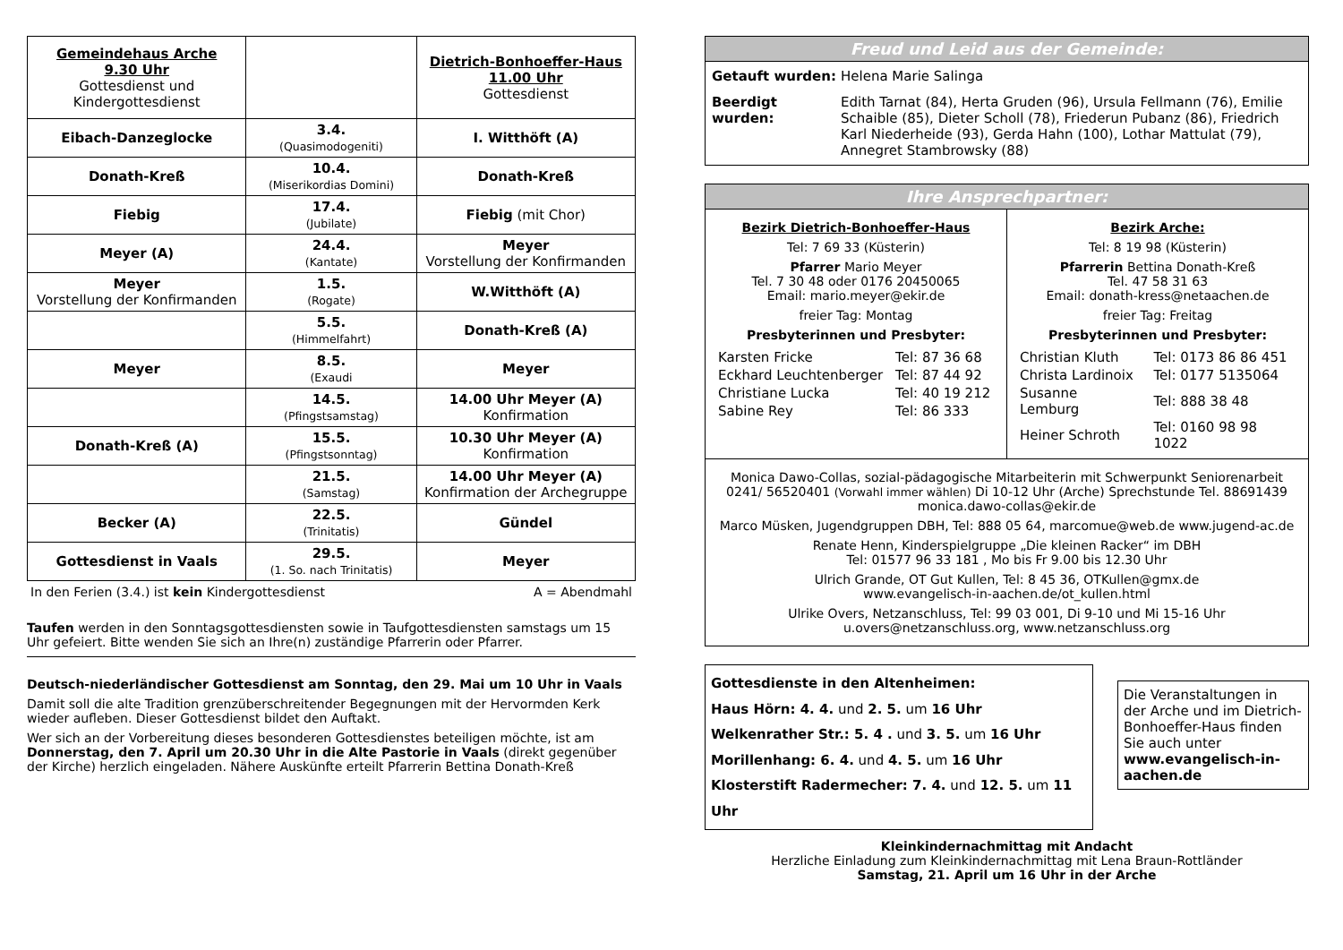| Gemeindehaus Arche 9.30 Uhr Gottesdienst und Kindergottesdienst | | Dietrich-Bonhoeffer-Haus 11.00 Uhr Gottesdienst |
| Eibach-Danzeglocke | 3.4. (Quasimodogeniti) | I. Witthöft (A) |
| Donath-Kreß | 10.4. (Miserikordias Domini) | Donath-Kreß |
| Fiebig | 17.4. (Jubilate) | Fiebig (mit Chor) |
| Meyer (A) | 24.4. (Kantate) | Meyer Vorstellung der Konfirmanden |
| Meyer Vorstellung der Konfirmanden | 1.5. (Rogate) | W.Witthöft (A) |
| | 5.5. (Himmelfahrt) | Donath-Kreß (A) |
| Meyer | 8.5. (Exaudi | Meyer |
| | 14.5. (Pfingstsamstag) | 14.00 Uhr Meyer (A) Konfirmation |
| Donath-Kreß (A) | 15.5. (Pfingstsonntag) | 10.30 Uhr Meyer (A) Konfirmation |
| | 21.5. (Samstag) | 14.00 Uhr Meyer (A) Konfirmation der Archegruppe |
| Becker (A) | 22.5. (Trinitatis) | Gündel |
| Gottesdienst in Vaals | 29.5. (1. So. nach Trinitatis) | Meyer |
In den Ferien (3.4.) ist kein Kindergottesdienst A = Abendmahl
Taufen werden in den Sonntagsgottesdiensten sowie in Taufgottesdiensten samstags um 15 Uhr gefeiert. Bitte wenden Sie sich an Ihre(n) zuständige Pfarrerin oder Pfarrer.
Deutsch-niederländischer Gottesdienst am Sonntag, den 29. Mai um 10 Uhr in Vaals
Damit soll die alte Tradition grenzüberschreitender Begegnungen mit der Hervormden Kerk wieder aufleben. Dieser Gottesdienst bildet den Auftakt.
Wer sich an der Vorbereitung dieses besonderen Gottesdienstes beteiligen möchte, ist am Donnerstag, den 7. April um 20.30 Uhr in die Alte Pastorie in Vaals (direkt gegenüber der Kirche) herzlich eingeladen. Nähere Auskünfte erteilt Pfarrerin Bettina Donath-Kreß
Freud und Leid aus der Gemeinde:
| Getauft wurden: | Helena Marie Salinga |
| Beerdigt wurden: | Edith Tarnat (84), Herta Gruden (96), Ursula Fellmann (76), Emilie Schaible (85), Dieter Scholl (78), Friederun Pubanz (86), Friedrich Karl Niederheide (93), Gerda Hahn (100), Lothar Mattulat (79), Annegret Stambrowsky (88) |
Ihre Ansprechpartner:
Bezirk Dietrich-Bonhoeffer-Haus
Tel: 7 69 33 (Küsterin)
Pfarrer Mario Meyer
Tel. 7 30 48 oder 0176 20450065
Email: mario.meyer@ekir.de
freier Tag: Montag
Presbyterinnen und Presbyter:
| Karsten Fricke | Tel: 87 36 68 |
| Eckhard Leuchtenberger | Tel: 87 44 92 |
| Christiane Lucka | Tel: 40 19 212 |
| Sabine Rey | Tel: 86 333 |
Bezirk Arche:
Tel: 8 19 98 (Küsterin)
Pfarrerin Bettina Donath-Kreß
Tel. 47 58 31 63
Email: donath-kress@netaachen.de
freier Tag: Freitag
Presbyterinnen und Presbyter:
| Christian Kluth | Tel: 0173 86 86 451 |
| Christa Lardinoix | Tel: 0177 5135064 |
| Susanne Lemburg | Tel: 888 38 48 |
| Heiner Schroth | Tel: 0160 98 98 1022 |
Monica Dawo-Collas, sozial-pädagogische Mitarbeiterin mit Schwerpunkt Seniorenarbeit 0241/ 56520401 (Vorwahl immer wählen) Di 10-12 Uhr (Arche) Sprechstunde Tel. 88691439 monica.dawo-collas@ekir.de
Marco Müsken, Jugendgruppen DBH, Tel: 888 05 64, marcomue@web.de www.jugend-ac.de
Renate Henn, Kinderspielgruppe „Die kleinen Racker“ im DBH
Tel: 01577 96 33 181 , Mo bis Fr 9.00 bis 12.30 Uhr
Ulrich Grande, OT Gut Kullen, Tel: 8 45 36, OTKullen@gmx.de
www.evangelisch-in-aachen.de/ot_kullen.html
Ulrike Overs, Netzanschluss, Tel: 99 03 001, Di 9-10 und Mi 15-16 Uhr
u.overs@netzanschluss.org, www.netzanschluss.org
Gottesdienste in den Altenheimen:
Haus Hörn: 4. 4. und 2. 5. um 16 Uhr
Welkenrather Str.: 5. 4 . und 3. 5. um 16 Uhr
Morillenhang: 6. 4. und 4. 5. um 16 Uhr
Klosterstift Radermecher: 7. 4. und 12. 5. um 11 Uhr
Die Veranstaltungen in der Arche und im Dietrich-Bonhoeffer-Haus finden Sie auch unter
www.evangelisch-in-aachen.de
Kleinkindernachmittag mit Andacht
Herzliche Einladung zum Kleinkindernachmittag mit Lena Braun-Rottländer
Samstag, 21. April um 16 Uhr in der Arche